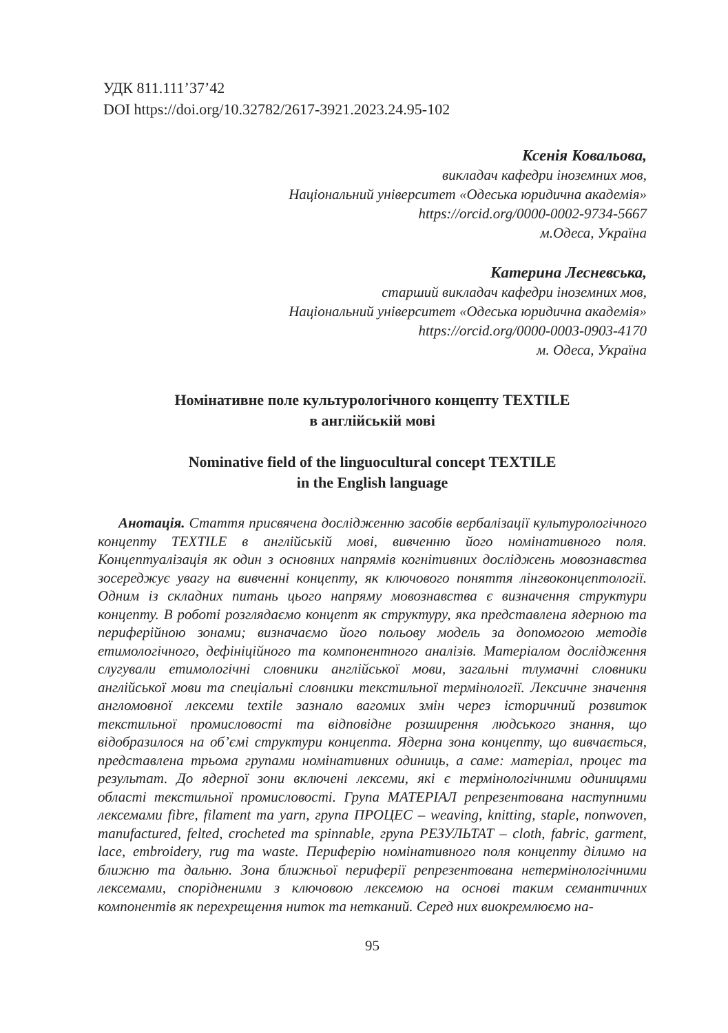УДК 811.111’37’42
DOI https://doi.org/10.32782/2617-3921.2023.24.95-102
Ксенія Ковальова,
викладач кафедри іноземних мов,
Національний університет «Одеська юридична академія»
https://orcid.org/0000-0002-9734-5667
м.Одеса, Україна
Катерина Лесневська,
старший викладач кафедри іноземних мов,
Національний університет «Одеська юридична академія»
https://orcid.org/0000-0003-0903-4170
м. Одеса, Україна
Номінативне поле культурологічного концепту TEXTILE
в англійській мові
Nominative field of the linguocultural concept TEXTILE
in the English language
Анотація. Стаття присвячена дослідженню засобів вербалізації культурологічного концепту TEXTILE в англійській мові, вивченню його номінативного поля. Концептуалізація як один з основних напрямів когнітивних досліджень мовознавства зосереджує увагу на вивченні концепту, як ключового поняття лінгвоконцептології. Одним із складних питань цього напряму мовознавства є визначення структури концепту. В роботі розглядаємо концепт як структуру, яка представлена ядерною та периферійною зонами; визначаємо його польову модель за допомогою методів етимологічного, дефініційного та компонентного аналізів. Матеріалом дослідження слугували етимологічні словники англійської мови, загальні тлумачні словники англійської мови та спеціальні словники текстильної термінології. Лексичне значення англомовної лексеми textile зазнало вагомих змін через історичний розвиток текстильної промисловості та відповідне розширення людського знання, що відобразилося на об’ємі структури концепта. Ядерна зона концепту, що вивчається, представлена трьома групами номінативних одиниць, а саме: матеріал, процес та результат. До ядерної зони включені лексеми, які є термінологічними одиницями області текстильної промисловості. Група МАТЕРІАЛ репрезентована наступними лексемами fibre, filament та yarn, група ПРОЦЕС – weaving, knitting, staple, nonwoven, manufactured, felted, crocheted та spinnable, група РЕЗУЛЬТАТ – cloth, fabric, garment, lace, embroidery, rug та waste. Периферію номінативного поля концепту ділимо на ближню та дальню. Зона ближньої периферії репрезентована нетермінологічними лексемами, спорідненими з ключовою лексемою на основі таким семантичних компонентів як перехрещення ниток та нетканий. Серед них виокремлюємо на-
95